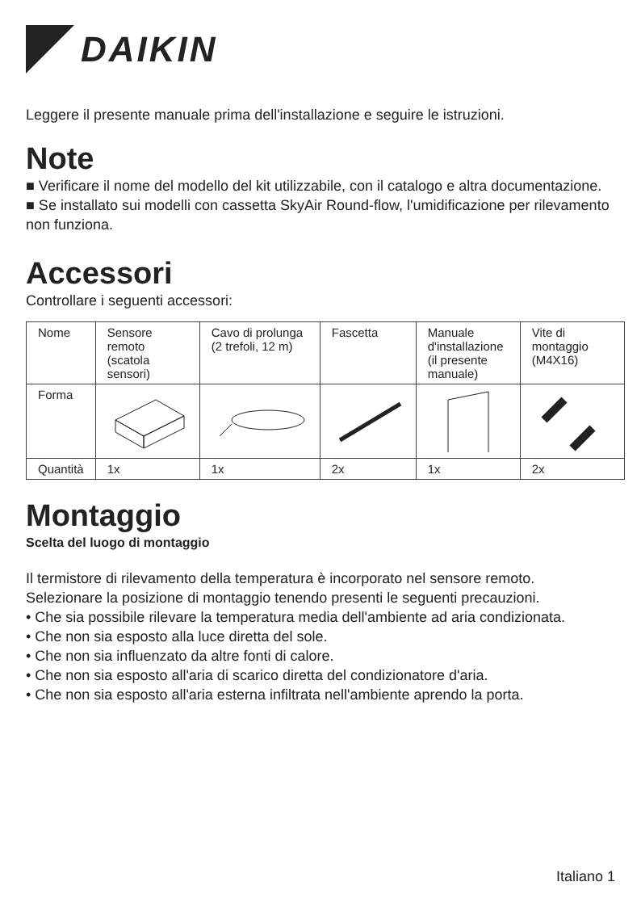DAIKIN
Leggere il presente manuale prima dell'installazione e seguire le istruzioni.
Note
■ Verificare il nome del modello del kit utilizzabile, con il catalogo e altra documentazione.
■ Se installato sui modelli con cassetta SkyAir Round-flow, l'umidificazione per rilevamento non funziona.
Accessori
Controllare i seguenti accessori:
| Nome | Sensore remoto (scatola sensori) | Cavo di prolunga (2 trefoli, 12 m) | Fascetta | Manuale d'installazione (il presente manuale) | Vite di montaggio (M4X16) |
| Forma | | | | | |
| Quantità | 1x | 1x | 2x | 1x | 2x |
Montaggio
Scelta del luogo di montaggio
Il termistore di rilevamento della temperatura è incorporato nel sensore remoto.
Selezionare la posizione di montaggio tenendo presenti le seguenti precauzioni.
• Che sia possibile rilevare la temperatura media dell'ambiente ad aria condizionata.
• Che non sia esposto alla luce diretta del sole.
• Che non sia influenzato da altre fonti di calore.
• Che non sia esposto all'aria di scarico diretta del condizionatore d'aria.
• Che non sia esposto all'aria esterna infiltrata nell'ambiente aprendo la porta.
Italiano 1